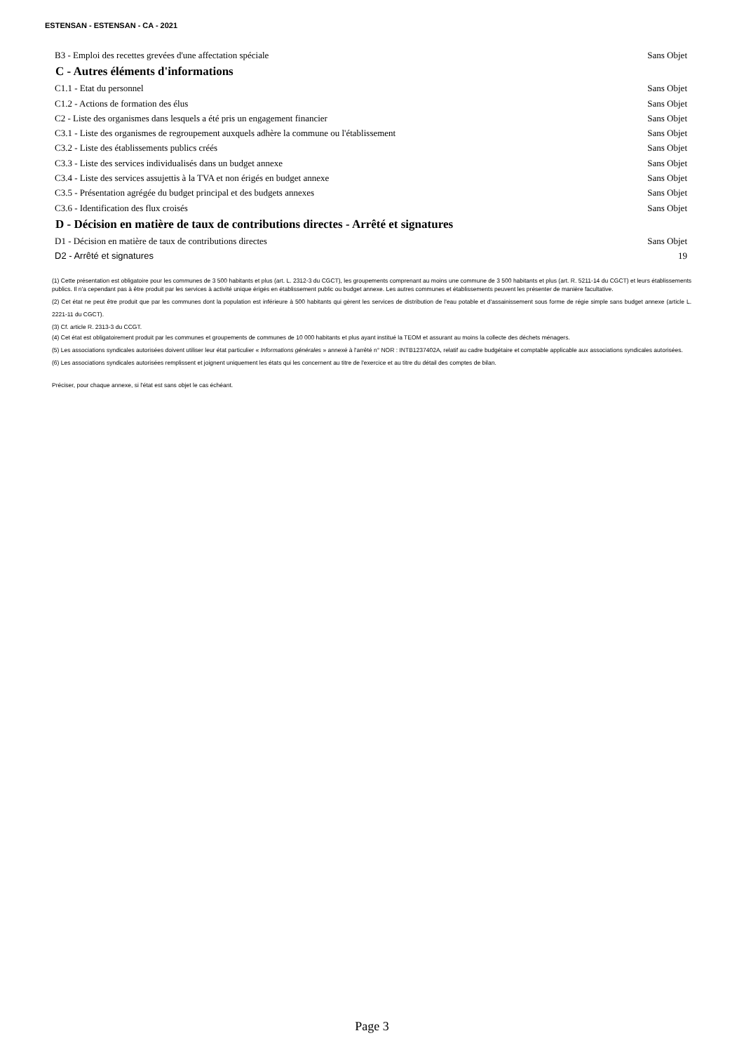ESTENSAN - ESTENSAN - CA - 2021
B3 - Emploi des recettes grevées d'une affectation spéciale Sans Objet
C - Autres éléments d'informations
C1.1 - Etat du personnel Sans Objet
C1.2 - Actions de formation des élus Sans Objet
C2 - Liste des organismes dans lesquels a été pris un engagement financier Sans Objet
C3.1 - Liste des organismes de regroupement auxquels adhère la commune ou l'établissement Sans Objet
C3.2 - Liste des établissements publics créés Sans Objet
C3.3 - Liste des services individualisés dans un budget annexe Sans Objet
C3.4 - Liste des services assujettis à la TVA et non érigés en budget annexe Sans Objet
C3.5 - Présentation agrégée du budget principal et des budgets annexes Sans Objet
C3.6 - Identification des flux croisés Sans Objet
D - Décision en matière de taux de contributions directes - Arrêté et signatures
D1 - Décision en matière de taux de contributions directes Sans Objet
D2 - Arrêté et signatures 19
(1) Cette présentation est obligatoire pour les communes de 3 500 habitants et plus (art. L. 2312-3 du CGCT), les groupements comprenant au moins une commune de 3 500 habitants et plus (art. R. 5211-14 du CGCT) et leurs établissements publics. Il n'a cependant pas à être produit par les services à activité unique érigés en établissement public ou budget annexe. Les autres communes et établissements peuvent les présenter de manière facultative.
(2) Cet état ne peut être produit que par les communes dont la population est inférieure à 500 habitants qui gèrent les services de distribution de l'eau potable et d'assainissement sous forme de régie simple sans budget annexe (article L. 2221-11 du CGCT).
(3) Cf. article R. 2313-3 du CCGT.
(4) Cet état est obligatoirement produit par les communes et groupements de communes de 10 000 habitants et plus ayant institué la TEOM et assurant au moins la collecte des déchets ménagers.
(5) Les associations syndicales autorisées doivent utiliser leur état particulier « Informations générales » annexé à l'arrêté n° NOR : INTB1237402A, relatif au cadre budgétaire et comptable applicable aux associations syndicales autorisées.
(6) Les associations syndicales autorisées remplissent et joignent uniquement les états qui les concernent au titre de l'exercice et au titre du détail des comptes de bilan.
Préciser, pour chaque annexe, si l'état est sans objet le cas échéant.
Page 3